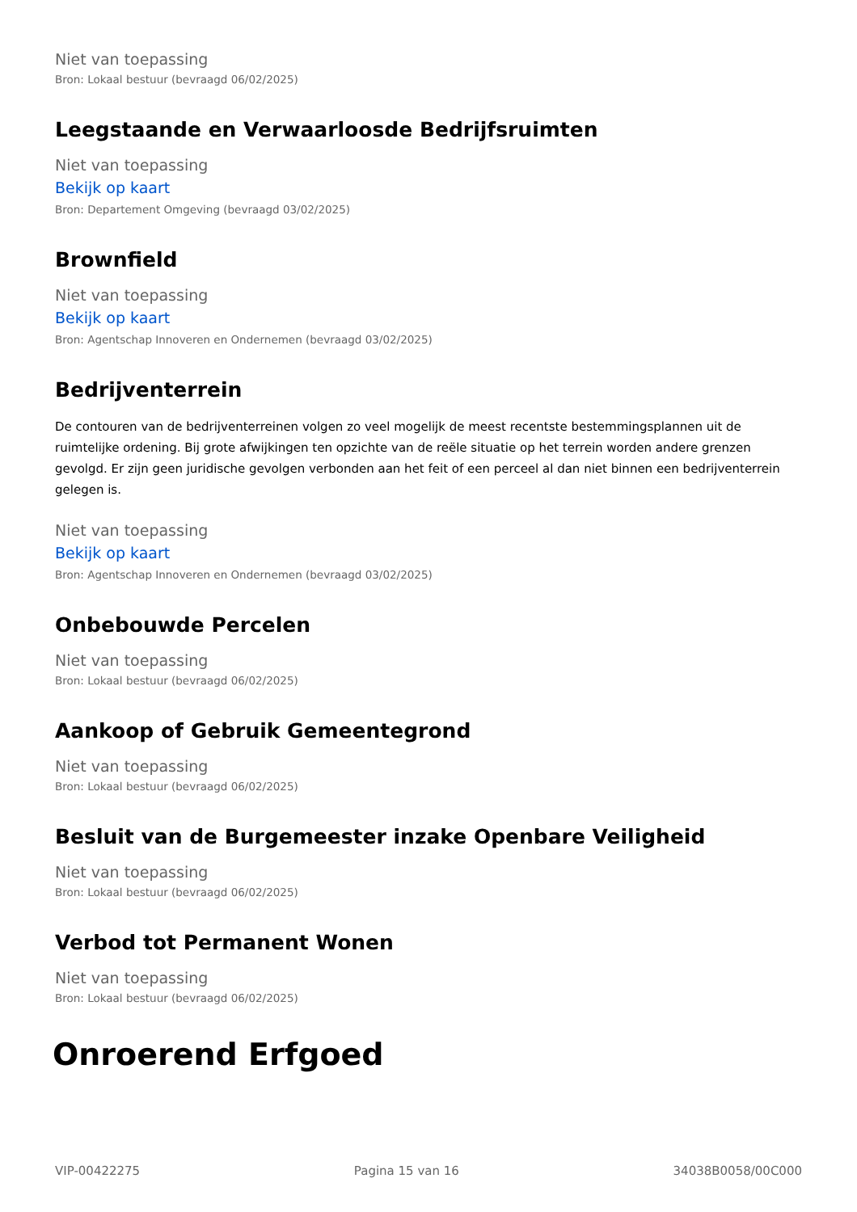Niet van toepassing
Bron: Lokaal bestuur (bevraagd 06/02/2025)
Leegstaande en Verwaarloosde Bedrijfsruimten
Niet van toepassing
Bekijk op kaart
Bron: Departement Omgeving (bevraagd 03/02/2025)
Brownfield
Niet van toepassing
Bekijk op kaart
Bron: Agentschap Innoveren en Ondernemen (bevraagd 03/02/2025)
Bedrijventerrein
De contouren van de bedrijventerreinen volgen zo veel mogelijk de meest recentste bestemmingsplannen uit de ruimtelijke ordening. Bij grote afwijkingen ten opzichte van de reële situatie op het terrein worden andere grenzen gevolgd. Er zijn geen juridische gevolgen verbonden aan het feit of een perceel al dan niet binnen een bedrijventerrein gelegen is.
Niet van toepassing
Bekijk op kaart
Bron: Agentschap Innoveren en Ondernemen (bevraagd 03/02/2025)
Onbebouwde Percelen
Niet van toepassing
Bron: Lokaal bestuur (bevraagd 06/02/2025)
Aankoop of Gebruik Gemeentegrond
Niet van toepassing
Bron: Lokaal bestuur (bevraagd 06/02/2025)
Besluit van de Burgemeester inzake Openbare Veiligheid
Niet van toepassing
Bron: Lokaal bestuur (bevraagd 06/02/2025)
Verbod tot Permanent Wonen
Niet van toepassing
Bron: Lokaal bestuur (bevraagd 06/02/2025)
Onroerend Erfgoed
VIP-00422275 Pagina 15 van 16 34038B0058/00C000